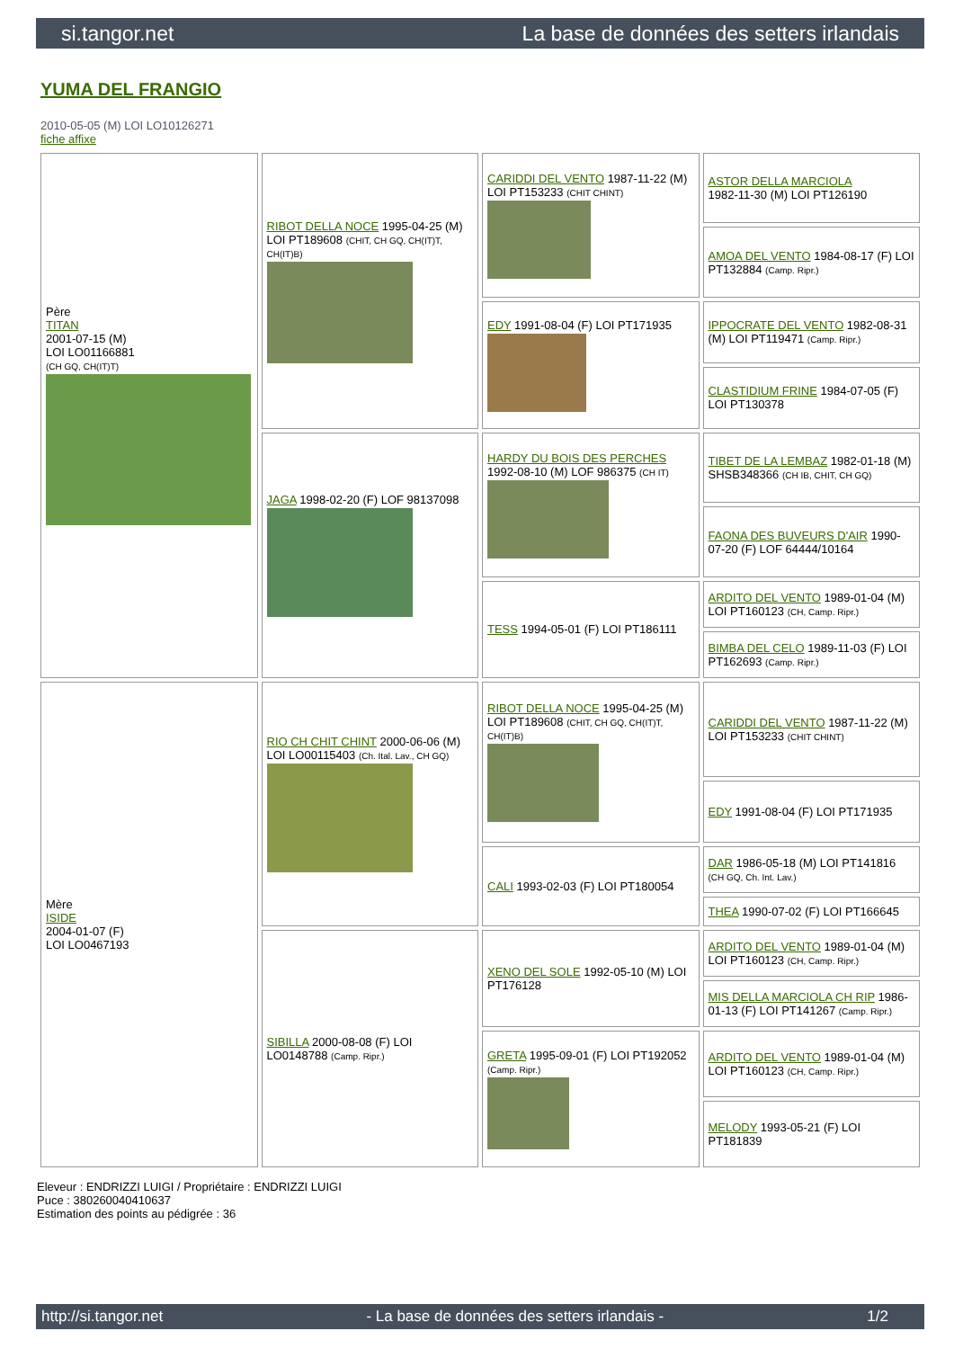si.tangor.net La base de données des setters irlandais
YUMA DEL FRANGIO
2010-05-05 (M) LOI LO10126271
fiche affixe
| Père TITAN 2001-07-15 (M) LOI LO01166881 (CH GQ, CH(IT)T) | RIBOT DELLA NOCE 1995-04-25 (M) LOI PT189608 (CHIT, CH GQ, CH(IT)T, CH(IT)B) | CARIDDI DEL VENTO 1987-11-22 (M) LOI PT153233 (CHIT CHINT) | ASTOR DELLA MARCIOLA 1982-11-30 (M) LOI PT126190 |
| | | | AMOA DEL VENTO 1984-08-17 (F) LOI PT132884 (Camp. Ripr.) |
| | | EDY 1991-08-04 (F) LOI PT171935 | IPPOCRATE DEL VENTO 1982-08-31 (M) LOI PT119471 (Camp. Ripr.) |
| | | | CLASTIDIUM FRINE 1984-07-05 (F) LOI PT130378 |
| | JAGA 1998-02-20 (F) LOF 98137098 | HARDY DU BOIS DES PERCHES 1992-08-10 (M) LOF 986375 (CH IT) | TIBET DE LA LEMBAZ 1982-01-18 (M) SHSB348366 (CH IB, CHIT, CH GQ) |
| | | | FAONA DES BUVEURS D'AIR 1990-07-20 (F) LOF 64444/10164 |
| | | TESS 1994-05-01 (F) LOI PT186111 | ARDITO DEL VENTO 1989-01-04 (M) LOI PT160123 (CH, Camp. Ripr.) |
| | | | BIMBA DEL CELO 1989-11-03 (F) LOI PT162693 (Camp. Ripr.) |
| Mère ISIDE 2004-01-07 (F) LOI LO0467193 | RIO CH CHIT CHINT 2000-06-06 (M) LOI LO00115403 (Ch. Ital. Lav., CH GQ) | RIBOT DELLA NOCE 1995-04-25 (M) LOI PT189608 (CHIT, CH GQ, CH(IT)T, CH(IT)B) | CARIDDI DEL VENTO 1987-11-22 (M) LOI PT153233 (CHIT CHINT) |
| | | | EDY 1991-08-04 (F) LOI PT171935 |
| | | CALI 1993-02-03 (F) LOI PT180054 | DAR 1986-05-18 (M) LOI PT141816 (CH GQ, Ch. Int. Lav.) |
| | | | THEA 1990-07-02 (F) LOI PT166645 |
| | SIBILLA 2000-08-08 (F) LOI LO0148788 (Camp. Ripr.) | XENO DEL SOLE 1992-05-10 (M) LOI PT176128 | ARDITO DEL VENTO 1989-01-04 (M) LOI PT160123 (CH, Camp. Ripr.) |
| | | | MIS DELLA MARCIOLA CH RIP 1986-01-13 (F) LOI PT141267 (Camp. Ripr.) |
| | | GRETA 1995-09-01 (F) LOI PT192052 (Camp. Ripr.) | ARDITO DEL VENTO 1989-01-04 (M) LOI PT160123 (CH, Camp. Ripr.) |
| | | | MELODY 1993-05-21 (F) LOI PT181839 |
Eleveur : ENDRIZZI LUIGI / Propriétaire : ENDRIZZI LUIGI
Puce : 380260040410637
Estimation des points au pédigrée : 36
http://si.tangor.net - La base de données des setters irlandais - 1/2